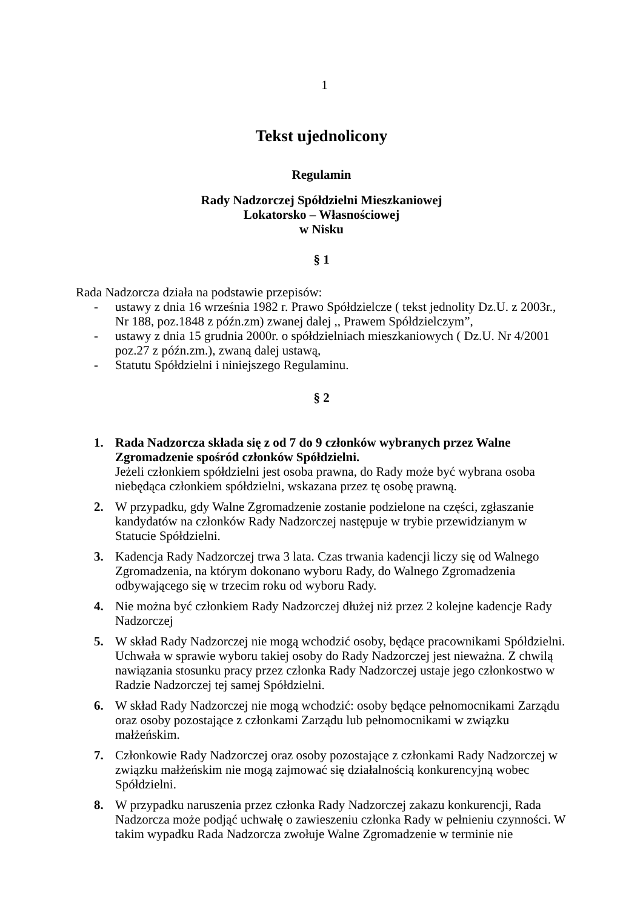1
Tekst ujednolicony
Regulamin
Rady Nadzorczej Spółdzielni Mieszkaniowej
Lokatorsko – Własnościowej
w Nisku
§ 1
Rada Nadzorcza działa na podstawie przepisów:
- ustawy z dnia 16 września 1982 r. Prawo Spółdzielcze ( tekst jednolity Dz.U. z 2003r., Nr 188, poz.1848 z późn.zm) zwanej dalej ,, Prawem Spółdzielczym”,
- ustawy z dnia 15 grudnia 2000r. o spółdzielniach mieszkaniowych ( Dz.U. Nr 4/2001 poz.27 z późn.zm.), zwaną dalej ustawą,
- Statutu Spółdzielni i niniejszego Regulaminu.
§ 2
1. Rada Nadzorcza składa się z od 7 do 9 członków wybranych przez Walne Zgromadzenie spośród członków Spółdzielni.
Jeżeli członkiem spółdzielni jest osoba prawna, do Rady może być wybrana osoba niebędąca członkiem spółdzielni, wskazana przez tę osobę prawną.
2. W przypadku, gdy Walne Zgromadzenie zostanie podzielone na części, zgłaszanie kandydatów na członków Rady Nadzorczej następuje w trybie przewidzianym w Statucie Spółdzielni.
3. Kadencja Rady Nadzorczej trwa 3 lata. Czas trwania kadencji liczy się od Walnego Zgromadzenia, na którym dokonano wyboru Rady, do Walnego Zgromadzenia odbywającego się w trzecim roku od wyboru Rady.
4. Nie można być członkiem Rady Nadzorczej dłużej niż przez 2 kolejne kadencje Rady Nadzorczej
5. W skład Rady Nadzorczej nie mogą wchodzić osoby, będące pracownikami Spółdzielni. Uchwała w sprawie wyboru takiej osoby do Rady Nadzorczej jest nieważna. Z chwilą nawiązania stosunku pracy przez członka Rady Nadzorczej ustaje jego członkostwo w Radzie Nadzorczej tej samej Spółdzielni.
6. W skład Rady Nadzorczej nie mogą wchodzić: osoby będące pełnomocnikami Zarządu oraz osoby pozostające z członkami Zarządu lub pełnomocnikami w związku małżeńskim.
7. Członkowie Rady Nadzorczej oraz osoby pozostające z członkami Rady Nadzorczej w związku małżeńskim nie mogą zajmować się działalnością konkurencyjną wobec Spółdzielni.
8. W przypadku naruszenia przez członka Rady Nadzorczej zakazu konkurencji, Rada Nadzorcza może podjąć uchwałę o zawieszeniu członka Rady w pełnieniu czynności. W takim wypadku Rada Nadzorcza zwołuje Walne Zgromadzenie w terminie nie